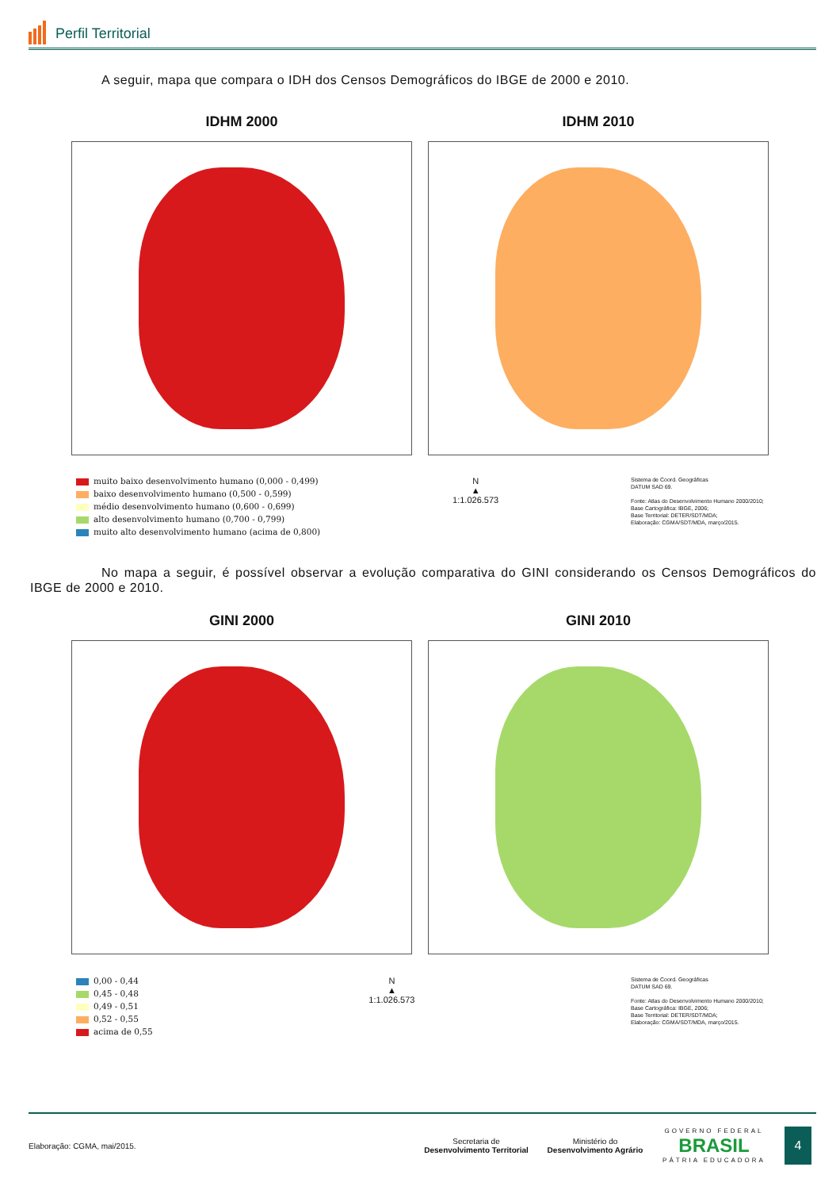Perfil Territorial
A seguir, mapa que compara o IDH dos Censos Demográficos do IBGE de 2000 e 2010.
IDHM 2000 IDHM 2010
muito baixo desenvolvimento humano (0,000 - 0,499)
baixo desenvolvimento humano (0,500 - 0,599)
médio desenvolvimento humano (0,600 - 0,699)
alto desenvolvimento humano (0,700 - 0,799)
muito alto desenvolvimento humano (acima de 0,800)
N
▲
1:1.026.573
Sistema de Coord. Geográficas
DATUM SAD 69.
Fonte: Atlas do Desenvolvimento Humano 2000/2010;
Base Cartográfica: IBGE, 2006;
Base Territorial: DETER/SDT/MDA;
Elaboração: CGMA/SDT/MDA, março/2015.
No mapa a seguir, é possível observar a evolução comparativa do GINI considerando os Censos Demográficos do IBGE de 2000 e 2010.
GINI 2000 GINI 2010
0,00 - 0,44
0,45 - 0,48
0,49 - 0,51
0,52 - 0,55
acima de 0,55
N
▲
1:1.026.573
Sistema de Coord. Geográficas
DATUM SAD 69.
Fonte: Atlas do Desenvolvimento Humano 2000/2010;
Base Cartográfica: IBGE, 2006;
Base Territorial: DETER/SDT/MDA;
Elaboração: CGMA/SDT/MDA, março/2015.
Elaboração: CGMA, mai/2015.
Secretaria de
Desenvolvimento Territorial
Ministério do
Desenvolvimento Agrário
GOVERNO FEDERAL
BRASIL
PÁTRIA EDUCADORA
4